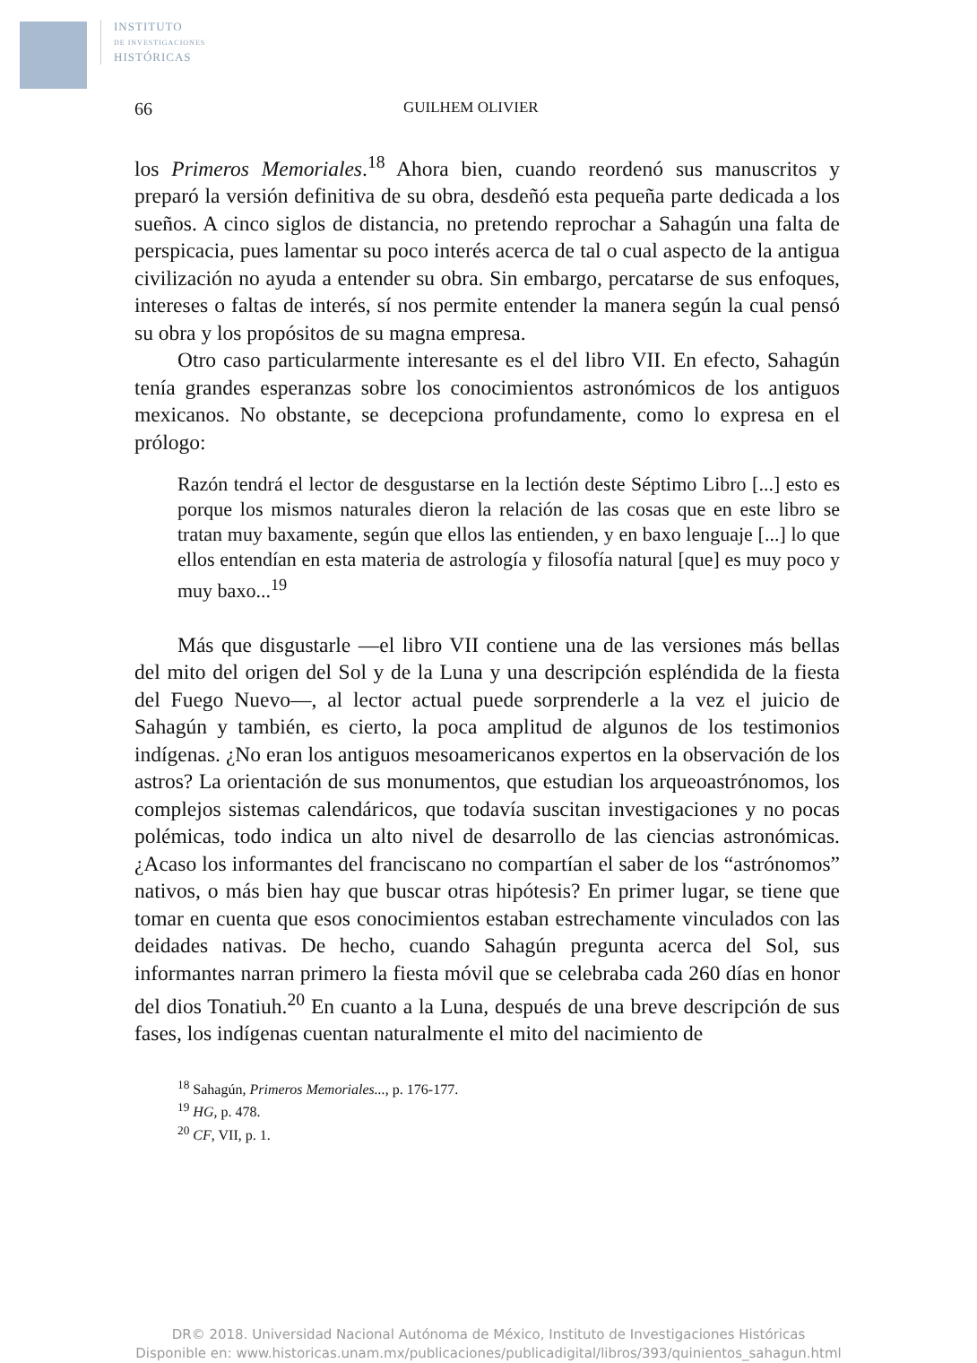INSTITUTO
DE INVESTIGACIONES
HISTÓRICAS
66 GUILHEM OLIVIER
los Primeros Memoriales.<sup>18</sup> Ahora bien, cuando reordenó sus manuscritos y preparó la versión definitiva de su obra, desdeñó esta pequeña parte dedicada a los sueños. A cinco siglos de distancia, no pretendo reprochar a Sahagún una falta de perspicacia, pues lamentar su poco interés acerca de tal o cual aspecto de la antigua civilización no ayuda a entender su obra. Sin embargo, percatarse de sus enfoques, intereses o faltas de interés, sí nos permite entender la manera según la cual pensó su obra y los propósitos de su magna empresa.
Otro caso particularmente interesante es el del libro VII. En efecto, Sahagún tenía grandes esperanzas sobre los conocimientos astronómicos de los antiguos mexicanos. No obstante, se decepciona profundamente, como lo expresa en el prólogo:
Razón tendrá el lector de desgustarse en la lectión deste Séptimo Libro [...] esto es porque los mismos naturales dieron la relación de las cosas que en este libro se tratan muy baxamente, según que ellos las entienden, y en baxo lenguaje [...] lo que ellos entendían en esta materia de astrología y filosofía natural [que] es muy poco y muy baxo...<sup>19</sup>
Más que disgustarle —el libro VII contiene una de las versiones más bellas del mito del origen del Sol y de la Luna y una descripción espléndida de la fiesta del Fuego Nuevo—, al lector actual puede sorprenderle a la vez el juicio de Sahagún y también, es cierto, la poca amplitud de algunos de los testimonios indígenas. ¿No eran los antiguos mesoamericanos expertos en la observación de los astros? La orientación de sus monumentos, que estudian los arqueoastrónomos, los complejos sistemas calendáricos, que todavía suscitan investigaciones y no pocas polémicas, todo indica un alto nivel de desarrollo de las ciencias astronómicas. ¿Acaso los informantes del franciscano no compartían el saber de los “astrónomos” nativos, o más bien hay que buscar otras hipótesis? En primer lugar, se tiene que tomar en cuenta que esos conocimientos estaban estrechamente vinculados con las deidades nativas. De hecho, cuando Sahagún pregunta acerca del Sol, sus informantes narran primero la fiesta móvil que se celebraba cada 260 días en honor del dios Tonatiuh.<sup>20</sup> En cuanto a la Luna, después de una breve descripción de sus fases, los indígenas cuentan naturalmente el mito del nacimiento de
<sup>18</sup> Sahagún, Primeros Memoriales..., p. 176-177.
<sup>19</sup> HG, p. 478.
<sup>20</sup> CF, VII, p. 1.
DR© 2018. Universidad Nacional Autónoma de México, Instituto de Investigaciones Históricas
Disponible en: www.historicas.unam.mx/publicaciones/publicadigital/libros/393/quinientos_sahagun.html